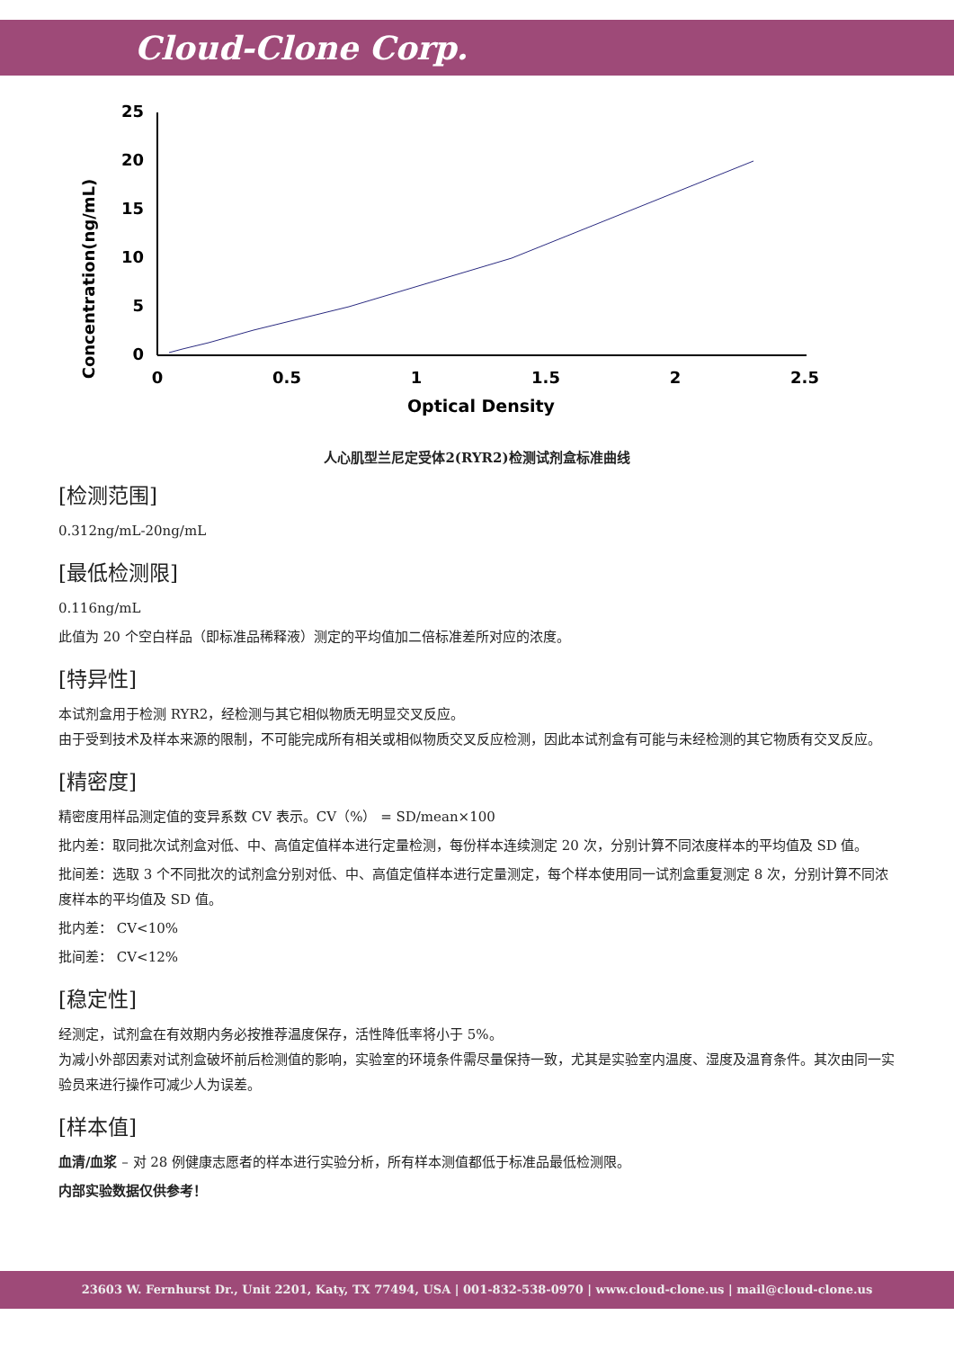Cloud-Clone Corp.
Concentration(ng/mL)
25
20
15
10
5
0
0
0.5
1
1.5
2
2.5
Optical Density
人心肌型兰尼定受体2(RYR2)检测试剂盒标准曲线
[检测范围]
0.312ng/mL-20ng/mL
[最低检测限]
0.116ng/mL
此值为 20 个空白样品（即标准品稀释液）测定的平均值加二倍标准差所对应的浓度。
[特异性]
本试剂盒用于检测 RYR2，经检测与其它相似物质无明显交叉反应。
由于受到技术及样本来源的限制，不可能完成所有相关或相似物质交叉反应检测，因此本试剂盒有可能与未经检测的其它物质有交叉反应。
[精密度]
精密度用样品测定值的变异系数 CV 表示。CV（%） = SD/mean×100
批内差：取同批次试剂盒对低、中、高值定值样本进行定量检测，每份样本连续测定 20 次，分别计算不同浓度样本的平均值及 SD 值。
批间差：选取 3 个不同批次的试剂盒分别对低、中、高值定值样本进行定量测定，每个样本使用同一试剂盒重复测定 8 次，分别计算不同浓度样本的平均值及 SD 值。
批内差： CV<10%
批间差： CV<12%
[稳定性]
经测定，试剂盒在有效期内务必按推荐温度保存，活性降低率将小于 5%。
为减小外部因素对试剂盒破坏前后检测值的影响，实验室的环境条件需尽量保持一致，尤其是实验室内温度、湿度及温育条件。其次由同一实验员来进行操作可减少人为误差。
[样本值]
血清/血浆 – 对 28 例健康志愿者的样本进行实验分析，所有样本测值都低于标准品最低检测限。
内部实验数据仅供参考！
23603 W. Fernhurst Dr., Unit 2201, Katy, TX 77494, USA | 001-832-538-0970 | www.cloud-clone.us | mail@cloud-clone.us